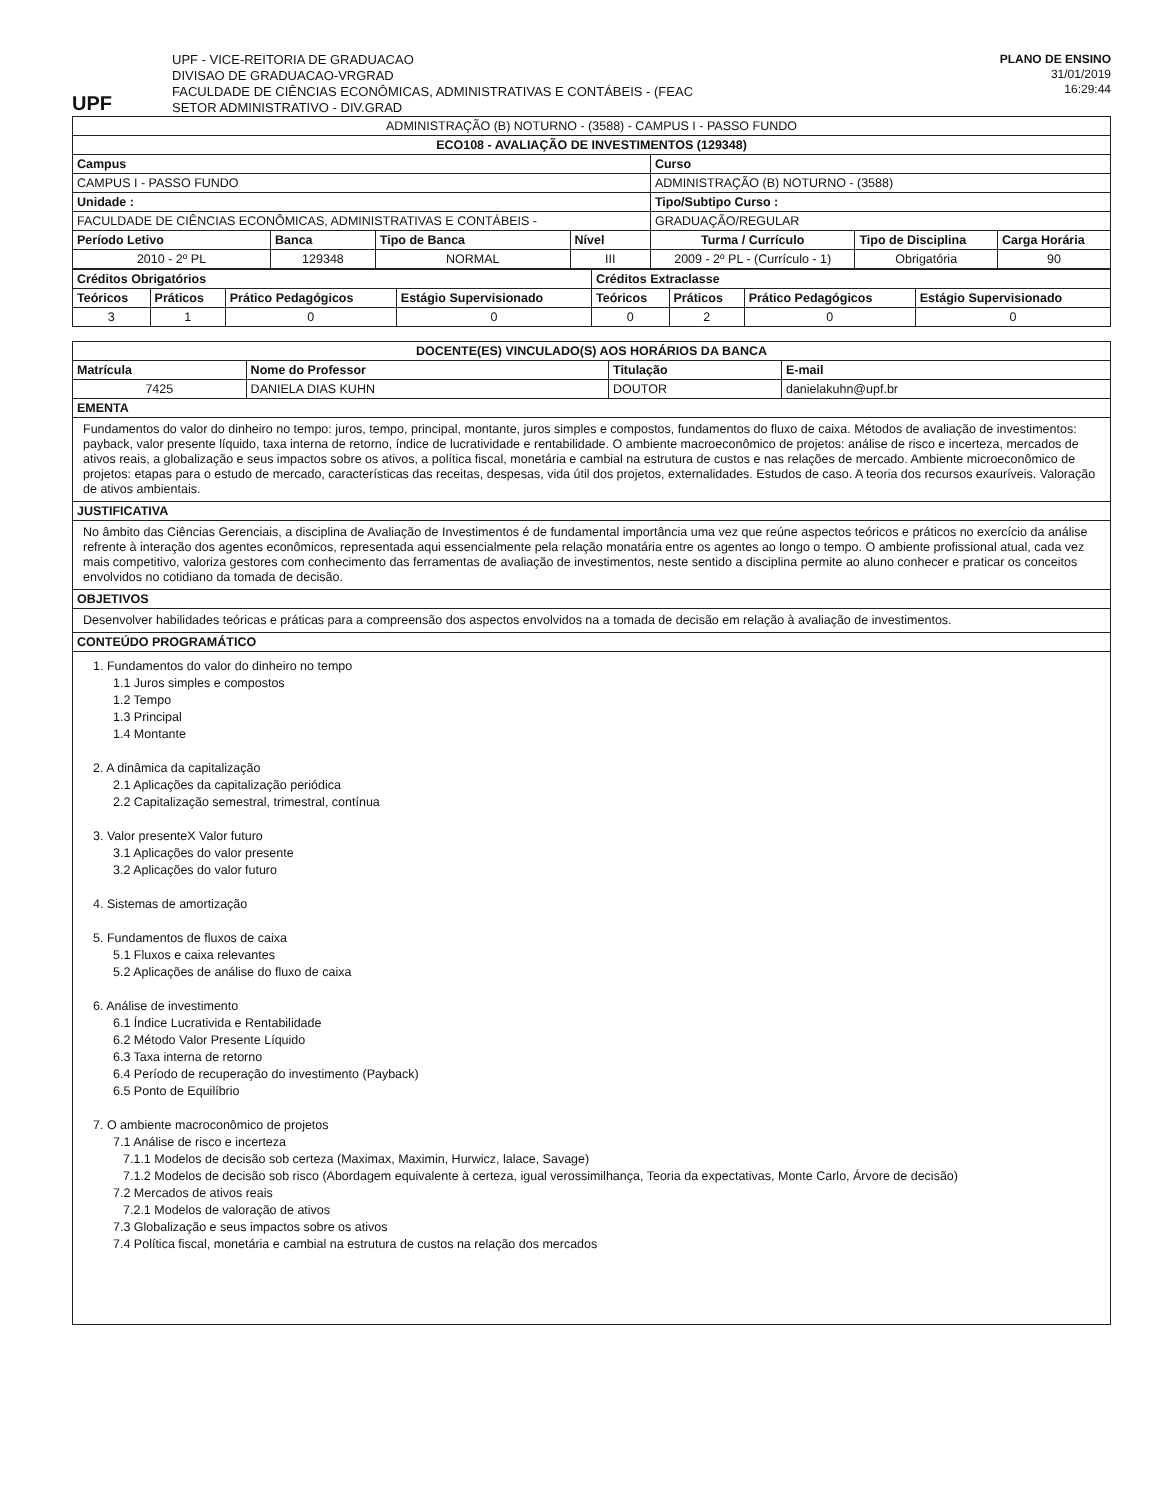UPF
UPF - VICE-REITORIA DE GRADUACAO
DIVISAO DE GRADUACAO-VRGRAD
FACULDADE DE CIÊNCIAS ECONÔMICAS, ADMINISTRATIVAS E CONTÁBEIS - (FEAC
SETOR ADMINISTRATIVO - DIV.GRAD
PLANO DE ENSINO
31/01/2019
16:29:44
| ADMINISTRAÇÃO (B) NOTURNO - (3588) - CAMPUS I - PASSO FUNDO | | | | | | |
| ECO108 - AVALIAÇÃO DE INVESTIMENTOS (129348) | | | | | | |
| Campus | | | | Curso | | |
| CAMPUS I - PASSO FUNDO | | | | ADMINISTRAÇÃO (B) NOTURNO - (3588) | | |
| Unidade : | | | | Tipo/Subtipo Curso : | | |
| FACULDADE DE CIÊNCIAS ECONÔMICAS, ADMINISTRATIVAS E CONTÁBEIS - | | | | GRADUAÇÃO/REGULAR | | |
| Período Letivo | Banca | Tipo de Banca | Nível | Turma / Currículo | Tipo de Disciplina | Carga Horária |
| 2010 - 2º PL | 129348 | NORMAL | III | 2009 - 2º PL - (Currículo - 1) | Obrigatória | 90 |
| Créditos Obrigatórios | | | | Créditos Extraclasse | | | |
| --- | --- | --- | --- | --- | --- | --- | --- |
| Teóricos | Práticos | Prático Pedagógicos | Estágio Supervisionado | Teóricos | Práticos | Prático Pedagógicos | Estágio Supervisionado |
| 3 | 1 | 0 | 0 | 0 | 2 | 0 | 0 |
| DOCENTE(ES) VINCULADO(S) AOS HORÁRIOS DA BANCA | | | |
| --- | --- | --- | --- |
| Matrícula | Nome do Professor | Titulação | E-mail |
| 7425 | DANIELA DIAS KUHN | DOUTOR | danielakuhn@upf.br |
EMENTA
Fundamentos do valor do dinheiro no tempo: juros, tempo, principal, montante, juros simples e compostos, fundamentos do fluxo de caixa. Métodos de avaliação de investimentos: payback, valor presente líquido, taxa interna de retorno, índice de lucratividade e rentabilidade. O ambiente macroeconômico de projetos: análise de risco e incerteza, mercados de ativos reais, a globalização e seus impactos sobre os ativos, a política fiscal, monetária e cambial na estrutura de custos e nas relações de mercado. Ambiente microeconômico de projetos: etapas para o estudo de mercado, características das receitas, despesas, vida útil dos projetos, externalidades. Estudos de caso. A teoria dos recursos exauríveis. Valoração de ativos ambientais.
JUSTIFICATIVA
No âmbito das Ciências Gerenciais, a disciplina de Avaliação de Investimentos é de fundamental importância uma vez que reúne aspectos teóricos e práticos no exercício da análise refrente à interação dos agentes econômicos, representada aqui essencialmente pela relação monatária entre os agentes ao longo o tempo. O ambiente profissional atual, cada vez mais competitivo, valoriza gestores com conhecimento das ferramentas de avaliação de investimentos, neste sentido a disciplina permite ao aluno conhecer e praticar os conceitos envolvidos no cotidiano da tomada de decisão.
OBJETIVOS
Desenvolver habilidades teóricas e práticas para a compreensão dos aspectos envolvidos na a tomada de decisão em relação à avaliação de investimentos.
CONTEÚDO PROGRAMÁTICO
1. Fundamentos do valor do dinheiro no tempo
1.1 Juros simples e compostos
1.2 Tempo
1.3 Principal
1.4 Montante
2. A dinâmica da capitalização
2.1 Aplicações da capitalização periódica
2.2 Capitalização semestral, trimestral, contínua
3. Valor presenteX Valor futuro
3.1 Aplicações do valor presente
3.2 Aplicações do valor futuro
4. Sistemas de amortização
5. Fundamentos de fluxos de caixa
5.1 Fluxos e caixa relevantes
5.2 Aplicações de análise do fluxo de caixa
6. Análise de investimento
6.1 Índice Lucrativida e Rentabilidade
6.2 Método Valor Presente Líquido
6.3 Taxa interna de retorno
6.4 Período de recuperação do investimento (Payback)
6.5 Ponto de Equilíbrio
7. O ambiente macroconômico de projetos
7.1 Análise de risco e incerteza
7.1.1 Modelos de decisão sob certeza (Maximax, Maximin, Hurwicz, lalace, Savage)
7.1.2 Modelos de decisão sob risco (Abordagem equivalente à certeza, igual verossimilhança, Teoria da expectativas, Monte Carlo, Árvore de decisão)
7.2 Mercados de ativos reais
7.2.1 Modelos de valoração de ativos
7.3 Globalização e seus impactos sobre os ativos
7.4 Política fiscal, monetária e cambial na estrutura de custos na relação dos mercados